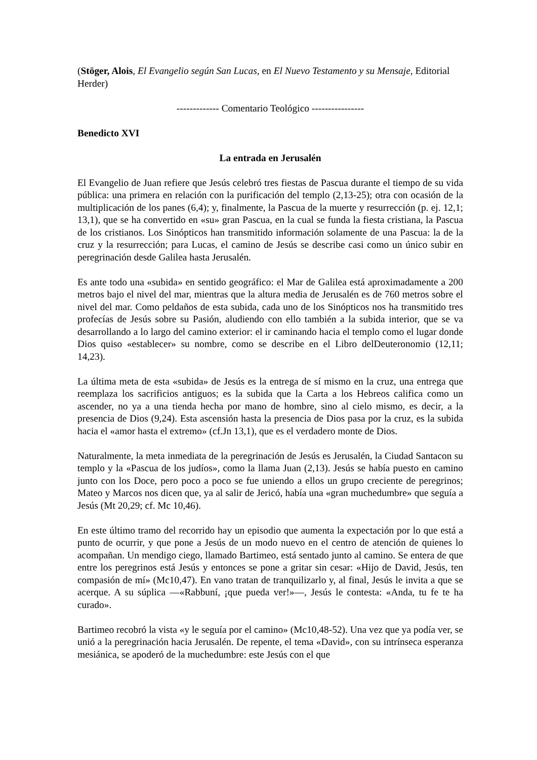(Stöger, Alois, El Evangelio según San Lucas, en El Nuevo Testamento y su Mensaje, Editorial Herder)
------------- Comentario Teológico ----------------
Benedicto XVI
La entrada en Jerusalén
El Evangelio de Juan refiere que Jesús celebró tres fiestas de Pascua durante el tiempo de su vida pública: una primera en relación con la purificación del templo (2,13-25); otra con ocasión de la multiplicación de los panes (6,4); y, finalmente, la Pascua de la muerte y resurrección (p. ej. 12,1; 13,1), que se ha convertido en «su» gran Pascua, en la cual se funda la fiesta cristiana, la Pascua de los cristianos. Los Sinópticos han transmitido información solamente de una Pascua: la de la cruz y la resurrección; para Lucas, el camino de Jesús se describe casi como un único subir en peregrinación desde Galilea hasta Jerusalén.
Es ante todo una «subida» en sentido geográfico: el Mar de Galilea está aproximadamente a 200 metros bajo el nivel del mar, mientras que la altura media de Jerusalén es de 760 metros sobre el nivel del mar. Como peldaños de esta subida, cada uno de los Sinópticos nos ha transmitido tres profecías de Jesús sobre su Pasión, aludiendo con ello también a la subida interior, que se va desarrollando a lo largo del camino exterior: el ir caminando hacia el templo como el lugar donde Dios quiso «establecer» su nombre, como se describe en el Libro delDeuteronomio (12,11; 14,23).
La última meta de esta «subida» de Jesús es la entrega de sí mismo en la cruz, una entrega que reemplaza los sacrificios antiguos; es la subida que la Carta a los Hebreos califica como un ascender, no ya a una tienda hecha por mano de hombre, sino al cielo mismo, es decir, a la presencia de Dios (9,24). Esta ascensión hasta la presencia de Dios pasa por la cruz, es la subida hacia el «amor hasta el extremo» (cf.Jn 13,1), que es el verdadero monte de Dios.
Naturalmente, la meta inmediata de la peregrinación de Jesús es Jerusalén, la Ciudad Santacon su templo y la «Pascua de los judíos», como la llama Juan (2,13). Jesús se había puesto en camino junto con los Doce, pero poco a poco se fue uniendo a ellos un grupo creciente de peregrinos; Mateo y Marcos nos dicen que, ya al salir de Jericó, había una «gran muchedumbre» que seguía a Jesús (Mt 20,29; cf. Mc 10,46).
En este último tramo del recorrido hay un episodio que aumenta la expectación por lo que está a punto de ocurrir, y que pone a Jesús de un modo nuevo en el centro de atención de quienes lo acompañan. Un mendigo ciego, llamado Bartimeo, está sentado junto al camino. Se entera de que entre los peregrinos está Jesús y entonces se pone a gritar sin cesar: «Hijo de David, Jesús, ten compasión de mí» (Mc10,47). En vano tratan de tranquilizarlo y, al final, Jesús le invita a que se acerque. A su súplica —«Rabbuní, ¡que pueda ver!»—, Jesús le contesta: «Anda, tu fe te ha curado».
Bartimeo recobró la vista «y le seguía por el camino» (Mc10,48-52). Una vez que ya podía ver, se unió a la peregrinación hacia Jerusalén. De repente, el tema «David», con su intrínseca esperanza mesiánica, se apoderó de la muchedumbre: este Jesús con el que